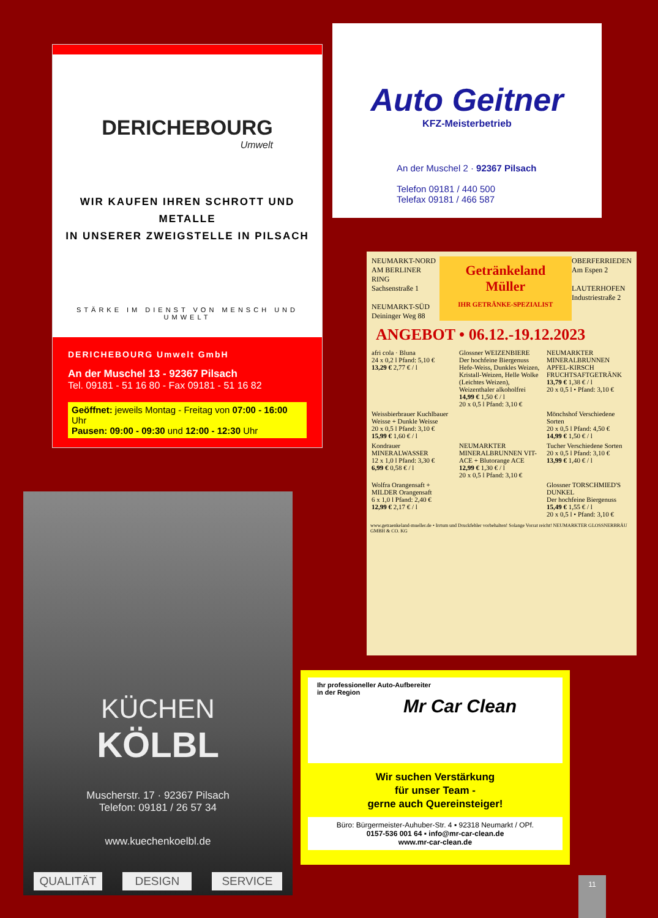Auto Geitner
KFZ-Meisterbetrieb
An der Muschel 2 · 92367 Pilsach
Telefon 09181 / 440 500
Telefax 09181 / 466 587
DERICHEBOURG
Umwelt
WIR KAUFEN IHREN SCHROTT UND METALLE
IN UNSERER ZWEIGSTELLE IN PILSACH
STÄRKE IM DIENST VON MENSCH UND UMWELT
DERICHEBOURG Umwelt GmbH
An der Muschel 13 - 92367 Pilsach
Tel. 09181 - 51 16 80 - Fax 09181 - 51 16 82
Geöffnet: jeweils Montag - Freitag von 07:00 - 16:00 Uhr
Pausen: 09:00 - 09:30 und 12:00 - 12:30 Uhr
NEUMARKT-NORD
AM BERLINER RING
Sachsenstraße 1
NEUMARKT-SÜD
Deininger Weg 88
Getränkeland Müller
IHR GETRÄNKE-SPEZIALIST
OBERFERRIEDEN
Am Espen 2
LAUTERHOFEN
Industriestraße 2
ANGEBOT • 06.12.-19.12.2023
afri cola · Bluna
24 x 0,2 l Pfand: 5,10 €
13,29 € 2,77 € / l
Glossner WEIZENBIERE
Der hochfeine Biergenuss
Hefe-Weiss, Dunkles Weizen, Kristall-Weizen, Helle Wolke (Leichtes Weizen), Weizenthaler alkoholfrei
14,99 € 1,50 € / l
20 x 0,5 l Pfand: 3,10 €
NEUMARKTER MINERALBRUNNEN APFEL-KIRSCH
FRUCHTSAFTGETRÄNK
13,79 € 1,38 € / l
20 x 0,5 l • Pfand: 3,10 €
Weissbierbrauer Kuchlbauer
Weisse + Dunkle Weisse
20 x 0,5 l Pfand: 3,10 €
15,99 € 1,60 € / l
Mönchshof Verschiedene Sorten
20 x 0,5 l Pfand: 4,50 €
14,99 € 1,50 € / l
Kondrauer MINERALWASSER
12 x 1,0 l Pfand: 3,30 €
6,99 € 0,58 € / l
NEUMARKTER MINERALBRUNNEN VIT-ACE + Blutorange ACE
12,99 € 1,30 € / l
20 x 0,5 l Pfand: 3,10 €
Tucher Verschiedene Sorten
20 x 0,5 l Pfand: 3,10 €
13,99 € 1,40 € / l
Wolfra Orangensaft + MILDER Orangensaft
6 x 1,0 l Pfand: 2,40 €
12,99 € 2,17 € / l
Glossner TORSCHMIED'S DUNKEL
Der hochfeine Biergenuss
15,49 € 1,55 € / l
20 x 0,5 l • Pfand: 3,10 €
www.getraenkeland-mueller.de • Irrtum und Druckfehler vorbehalten! Solange Vorrat reicht! NEUMARKTER GLOSSNERBRÄU GMBH & CO. KG
KÜCHEN
KÖLBL
Muscherstr. 17 · 92367 Pilsach
Telefon: 09181 / 26 57 34
www.kuechenkoelbl.de
QUALITÄT DESIGN SERVICE
Ihr professioneller Auto-Aufbereiter
in der Region
Mr Car Clean
Wir suchen Verstärkung
für unser Team -
gerne auch Quereinsteiger!
Büro: Bürgermeister-Auhuber-Str. 4 ▪ 92318 Neumarkt / OPf.
0157-536 001 64 ▪ info@mr-car-clean.de
www.mr-car-clean.de
11